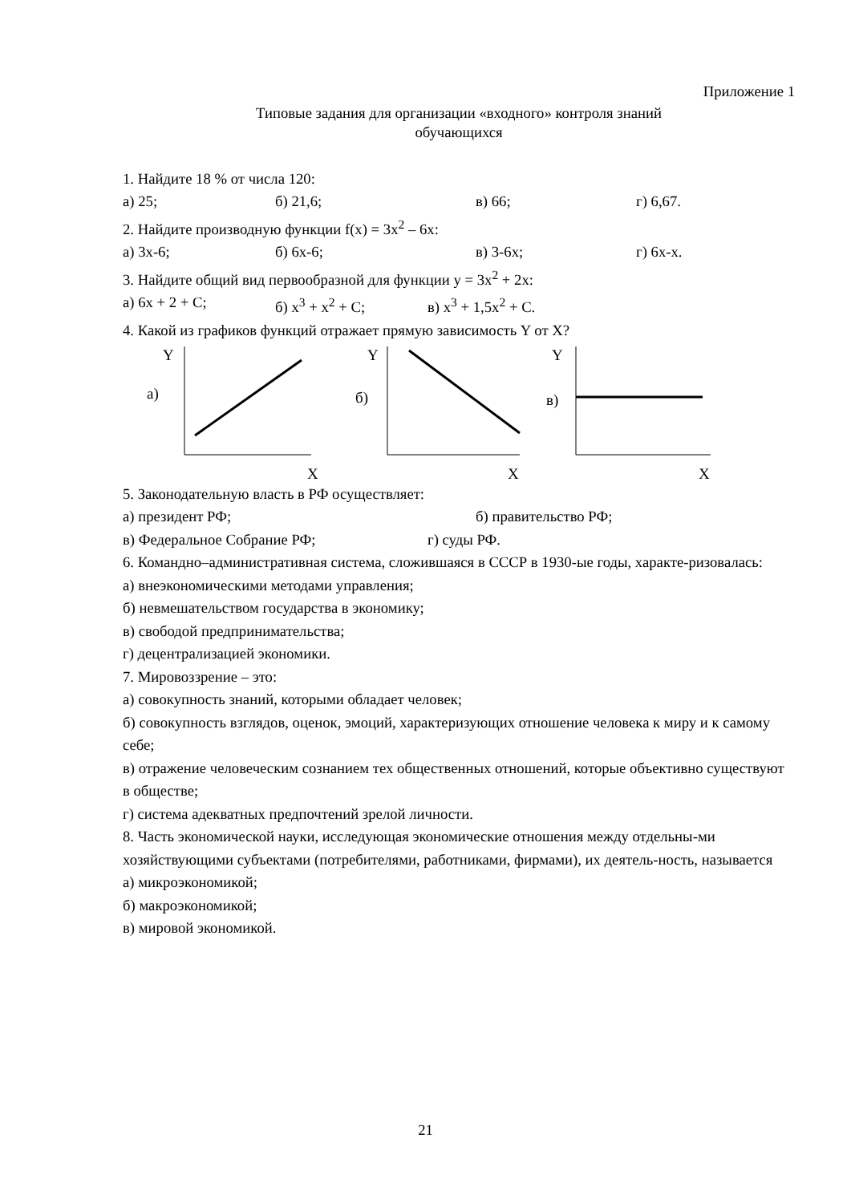Приложение 1
Типовые задания для организации «входного» контроля знаний
обучающихся
1. Найдите 18 % от числа 120:
а) 25; б) 21,6; в) 66; г) 6,67.
2. Найдите производную функции f(x) = 3x<sup>2</sup> – 6x:
а) 3x-6; б) 6x-6; в) 3-6x; г) 6x-x.
3. Найдите общий вид первообразной для функции y = 3x<sup>2</sup> + 2x:
а) 6x + 2 + C; б) x<sup>3</sup> + x<sup>2</sup> + C; в) x<sup>3</sup> + 1,5x<sup>2</sup> + C.
4. Какой из графиков функций отражает прямую зависимость Y от X?
Y
а)
X
Y
б)
X
Y
в)
X
5. Законодательную власть в РФ осуществляет:
а) президент РФ; б) правительство РФ;
в) Федеральное Собрание РФ; г) суды РФ.
6. Командно–административная система, сложившаяся в СССР в 1930-ые годы, характе-ризовалась:
а) внеэкономическими методами управления;
б) невмешательством государства в экономику;
в) свободой предпринимательства;
г) децентрализацией экономики.
7. Мировоззрение – это:
а) совокупность знаний, которыми обладает человек;
б) совокупность взглядов, оценок, эмоций, характеризующих отношение человека к миру и к самому себе;
в) отражение человеческим сознанием тех общественных отношений, которые объективно существуют в обществе;
г) система адекватных предпочтений зрелой личности.
8. Часть экономической науки, исследующая экономические отношения между отдельны-ми хозяйствующими субъектами (потребителями, работниками, фирмами), их деятель-ность, называется
а) микроэкономикой;
б) макроэкономикой;
в) мировой экономикой.
21